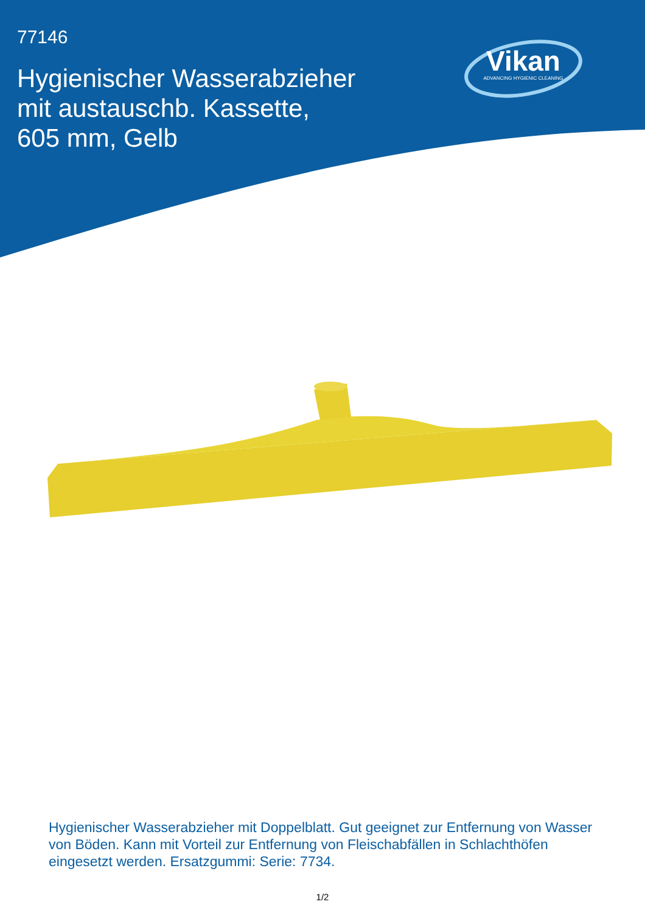77146
Hygienischer Wasserabzieher mit austauschb. Kassette, 605 mm, Gelb
Vikan
ADVANCING HYGIENIC CLEANING
Hygienischer Wasserabzieher mit Doppelblatt. Gut geeignet zur Entfernung von Wasser von Böden. Kann mit Vorteil zur Entfernung von Fleischabfällen in Schlachthöfen eingesetzt werden. Ersatzgummi: Serie: 7734.
1/2